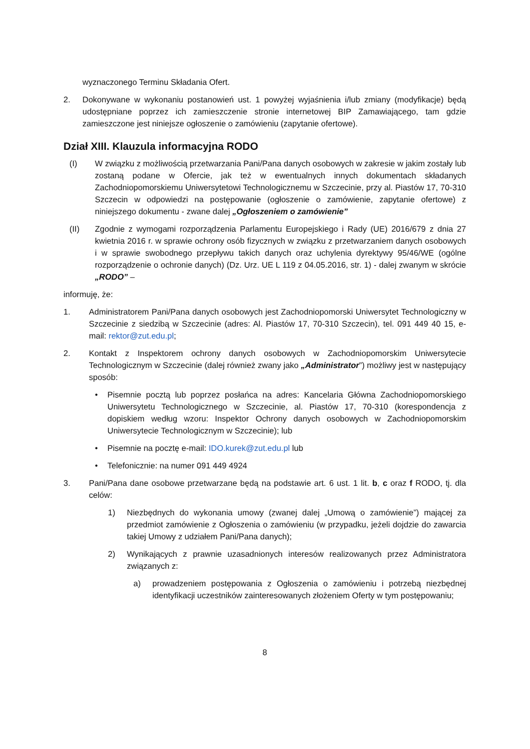wyznaczonego Terminu Składania Ofert.
2. Dokonywane w wykonaniu postanowień ust. 1 powyżej wyjaśnienia i/lub zmiany (modyfikacje) będą udostępniane poprzez ich zamieszczenie stronie internetowej BIP Zamawiającego, tam gdzie zamieszczone jest niniejsze ogłoszenie o zamówieniu (zapytanie ofertowe).
Dział XIII. Klauzula informacyjna RODO
(I) W związku z możliwością przetwarzania Pani/Pana danych osobowych w zakresie w jakim zostały lub zostaną podane w Ofercie, jak też w ewentualnych innych dokumentach składanych Zachodniopomorskiemu Uniwersytetowi Technologicznemu w Szczecinie, przy al. Piastów 17, 70-310 Szczecin w odpowiedzi na postępowanie (ogłoszenie o zamówienie, zapytanie ofertowe) z niniejszego dokumentu - zwane dalej „Ogłoszeniem o zamówienie”
(II) Zgodnie z wymogami rozporządzenia Parlamentu Europejskiego i Rady (UE) 2016/679 z dnia 27 kwietnia 2016 r. w sprawie ochrony osób fizycznych w związku z przetwarzaniem danych osobowych i w sprawie swobodnego przepływu takich danych oraz uchylenia dyrektywy 95/46/WE (ogólne rozporządzenie o ochronie danych) (Dz. Urz. UE L 119 z 04.05.2016, str. 1) - dalej zwanym w skrócie „RODO” –
informuję, że:
1. Administratorem Pani/Pana danych osobowych jest Zachodniopomorski Uniwersytet Technologiczny w Szczecinie z siedzibą w Szczecinie (adres: Al. Piastów 17, 70-310 Szczecin), tel. 091 449 40 15, e-mail: rektor@zut.edu.pl;
2. Kontakt z Inspektorem ochrony danych osobowych w Zachodniopomorskim Uniwersytecie Technologicznym w Szczecinie (dalej również zwany jako „Administrator”) możliwy jest w następujący sposób:
• Pisemnie pocztą lub poprzez posłańca na adres: Kancelaria Główna Zachodniopomorskiego Uniwersytetu Technologicznego w Szczecinie, al. Piastów 17, 70-310 (korespondencja z dopiskiem według wzoru: Inspektor Ochrony danych osobowych w Zachodniopomorskim Uniwersytecie Technologicznym w Szczecinie); lub
• Pisemnie na pocztę e-mail: IDO.kurek@zut.edu.pl lub
• Telefonicznie: na numer 091 449 4924
3. Pani/Pana dane osobowe przetwarzane będą na podstawie art. 6 ust. 1 lit. b, c oraz f RODO, tj. dla celów:
1) Niezbędnych do wykonania umowy (zwanej dalej „Umową o zamówienie”) mającej za przedmiot zamówienie z Ogłoszenia o zamówieniu (w przypadku, jeżeli dojdzie do zawarcia takiej Umowy z udziałem Pani/Pana danych);
2) Wynikających z prawnie uzasadnionych interesów realizowanych przez Administratora związanych z:
a) prowadzeniem postępowania z Ogłoszenia o zamówieniu i potrzebą niezbędnej identyfikacji uczestników zainteresowanych złożeniem Oferty w tym postępowaniu;
8